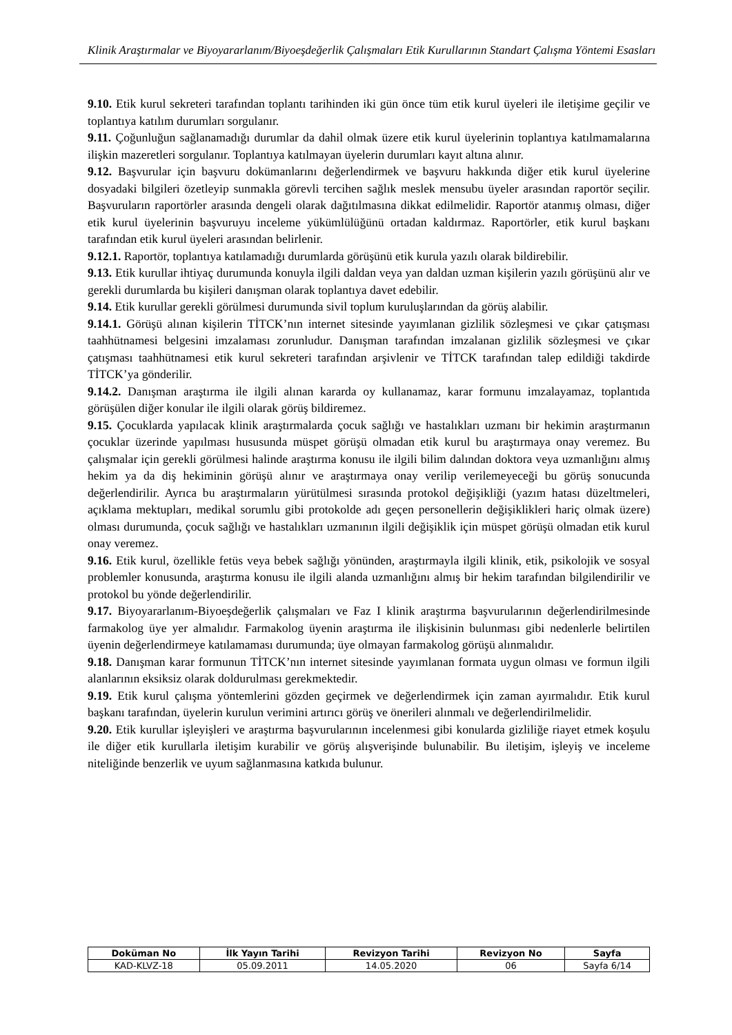Klinik Araştırmalar ve Biyoyararlanım/Biyoeşdeğerlik Çalışmaları Etik Kurullarının Standart Çalışma Yöntemi Esasları
9.10. Etik kurul sekreteri tarafından toplantı tarihinden iki gün önce tüm etik kurul üyeleri ile iletişime geçilir ve toplantıya katılım durumları sorgulanır.
9.11. Çoğunluğun sağlanamadığı durumlar da dahil olmak üzere etik kurul üyelerinin toplantıya katılmamalarına ilişkin mazeretleri sorgulanır. Toplantıya katılmayan üyelerin durumları kayıt altına alınır.
9.12. Başvurular için başvuru dokümanlarını değerlendirmek ve başvuru hakkında diğer etik kurul üyelerine dosyadaki bilgileri özetleyip sunmakla görevli tercihen sağlık meslek mensubu üyeler arasından raportör seçilir. Başvuruların raportörler arasında dengeli olarak dağıtılmasına dikkat edilmelidir. Raportör atanmış olması, diğer etik kurul üyelerinin başvuruyu inceleme yükümlülüğünü ortadan kaldırmaz. Raportörler, etik kurul başkanı tarafından etik kurul üyeleri arasından belirlenir.
9.12.1. Raportör, toplantıya katılamadığı durumlarda görüşünü etik kurula yazılı olarak bildirebilir.
9.13. Etik kurullar ihtiyaç durumunda konuyla ilgili daldan veya yan daldan uzman kişilerin yazılı görüşünü alır ve gerekli durumlarda bu kişileri danışman olarak toplantıya davet edebilir.
9.14. Etik kurullar gerekli görülmesi durumunda sivil toplum kuruluşlarından da görüş alabilir.
9.14.1. Görüşü alınan kişilerin TİTCK’nın internet sitesinde yayımlanan gizlilik sözleşmesi ve çıkar çatışması taahhütnamesi belgesini imzalaması zorunludur. Danışman tarafından imzalanan gizlilik sözleşmesi ve çıkar çatışması taahhütnamesi etik kurul sekreteri tarafından arşivlenir ve TİTCK tarafından talep edildiği takdirde TİTCK’ya gönderilir.
9.14.2. Danışman araştırma ile ilgili alınan kararda oy kullanamaz, karar formunu imzalayamaz, toplantıda görüşülen diğer konular ile ilgili olarak görüş bildiremez.
9.15. Çocuklarda yapılacak klinik araştırmalarda çocuk sağlığı ve hastalıkları uzmanı bir hekimin araştırmanın çocuklar üzerinde yapılması hususunda müspet görüşü olmadan etik kurul bu araştırmaya onay veremez. Bu çalışmalar için gerekli görülmesi halinde araştırma konusu ile ilgili bilim dalından doktora veya uzmanlığını almış hekim ya da diş hekiminin görüşü alınır ve araştırmaya onay verilip verilemeyeceği bu görüş sonucunda değerlendirilir. Ayrıca bu araştırmaların yürütülmesi sırasında protokol değişikliği (yazım hatası düzeltmeleri, açıklama mektupları, medikal sorumlu gibi protokolde adı geçen personellerin değişiklikleri hariç olmak üzere) olması durumunda, çocuk sağlığı ve hastalıkları uzmanının ilgili değişiklik için müspet görüşü olmadan etik kurul onay veremez.
9.16. Etik kurul, özellikle fetüs veya bebek sağlığı yönünden, araştırmayla ilgili klinik, etik, psikolojik ve sosyal problemler konusunda, araştırma konusu ile ilgili alanda uzmanlığını almış bir hekim tarafından bilgilendirilir ve protokol bu yönde değerlendirilir.
9.17. Biyoyararlanım-Biyoeşdeğerlik çalışmaları ve Faz I klinik araştırma başvurularının değerlendirilmesinde farmakolog üye yer almalıdır. Farmakolog üyenin araştırma ile ilişkisinin bulunması gibi nedenlerle belirtilen üyenin değerlendirmeye katılamaması durumunda; üye olmayan farmakolog görüşü alınmalıdır.
9.18. Danışman karar formunun TİTCK’nın internet sitesinde yayımlanan formata uygun olması ve formun ilgili alanlarının eksiksiz olarak doldurulması gerekmektedir.
9.19. Etik kurul çalışma yöntemlerini gözden geçirmek ve değerlendirmek için zaman ayırmalıdır. Etik kurul başkanı tarafından, üyelerin kurulun verimini artırıcı görüş ve önerileri alınmalı ve değerlendirilmelidir.
9.20. Etik kurullar işleyişleri ve araştırma başvurularının incelenmesi gibi konularda gizliliğe riayet etmek koşulu ile diğer etik kurullarla iletişim kurabilir ve görüş alışverişinde bulunabilir. Bu iletişim, işleyiş ve inceleme niteliğinde benzerlik ve uyum sağlanmasına katkıda bulunur.
| Doküman No | İlk Yayın Tarihi | Revizyon Tarihi | Revizyon No | Sayfa |
| --- | --- | --- | --- | --- |
| KAD-KLVZ-18 | 05.09.2011 | 14.05.2020 | 06 | Sayfa 6/14 |